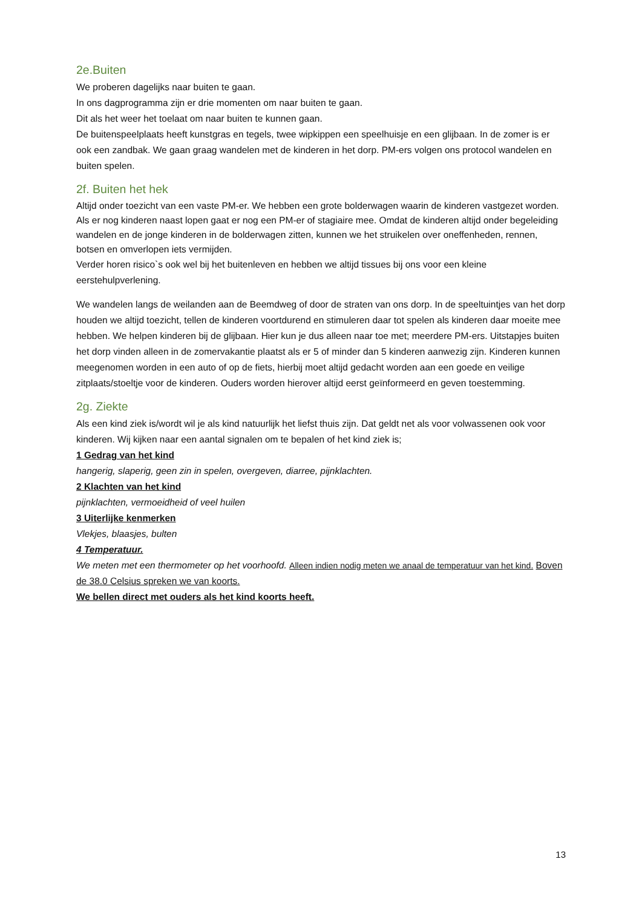2e.Buiten
We proberen dagelijks naar buiten te gaan.
In ons dagprogramma zijn er drie momenten om naar buiten te gaan.
Dit als het weer het toelaat om naar buiten te kunnen gaan.
De buitenspeelplaats heeft kunstgras en tegels, twee wipkippen een speelhuisje en een glijbaan. In de zomer is er ook een zandbak. We gaan graag wandelen met de kinderen in het dorp. PM-ers volgen ons protocol wandelen en buiten spelen.
2f. Buiten het hek
Altijd onder toezicht van een vaste PM-er. We hebben een grote bolderwagen waarin de kinderen vastgezet worden. Als er nog kinderen naast lopen gaat er nog een PM-er of stagiaire mee. Omdat de kinderen altijd onder begeleiding wandelen en de jonge kinderen in de bolderwagen zitten, kunnen we het struikelen over oneffenheden, rennen, botsen en omverlopen iets vermijden.
Verder horen risico`s ook wel bij het buitenleven en hebben we altijd tissues bij ons voor een kleine eerstehulpverlening.
We wandelen langs de weilanden aan de Beemdweg of door de straten van ons dorp. In de speeltuintjes van het dorp houden we altijd toezicht, tellen de kinderen voortdurend en stimuleren daar tot spelen als kinderen daar moeite mee hebben. We helpen kinderen bij de glijbaan. Hier kun je dus alleen naar toe met; meerdere PM-ers. Uitstapjes buiten het dorp vinden alleen in de zomervakantie plaatst als er 5 of minder dan 5 kinderen aanwezig zijn. Kinderen kunnen meegenomen worden in een auto of op de fiets, hierbij moet altijd gedacht worden aan een goede en veilige zitplaats/stoeltje voor de kinderen. Ouders worden hierover altijd eerst geïnformeerd en geven toestemming.
2g. Ziekte
Als een kind ziek is/wordt wil je als kind natuurlijk het liefst thuis zijn. Dat geldt net als voor volwassenen ook voor kinderen. Wij kijken naar een aantal signalen om te bepalen of het kind ziek is;
1 Gedrag van het kind
hangerig, slaperig, geen zin in spelen, overgeven, diarree, pijnklachten.
2 Klachten van het kind
pijnklachten, vermoeidheid of veel huilen
3 Uiterlijke kenmerken
Vlekjes, blaasjes, bulten
4 Temperatuur.
We meten met een thermometer op het voorhoofd. Alleen indien nodig meten we anaal de temperatuur van het kind. Boven de 38.0 Celsius spreken we van koorts.
We bellen direct met ouders als het kind koorts heeft.
13